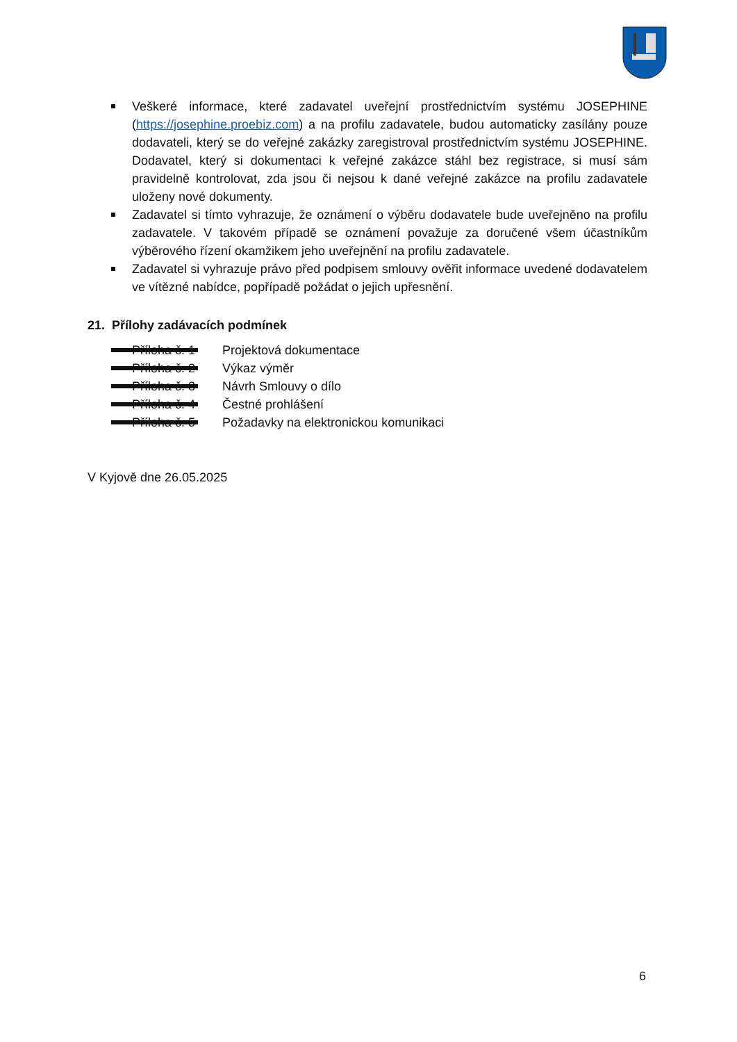Veškeré informace, které zadavatel uveřejní prostřednictvím systému JOSEPHINE (https://josephine.proebiz.com) a na profilu zadavatele, budou automaticky zasílány pouze dodavateli, který se do veřejné zakázky zaregistroval prostřednictvím systému JOSEPHINE. Dodavatel, který si dokumentaci k veřejné zakázce stáhl bez registrace, si musí sám pravidelně kontrolovat, zda jsou či nejsou k dané veřejné zakázce na profilu zadavatele uloženy nové dokumenty.
Zadavatel si tímto vyhrazuje, že oznámení o výběru dodavatele bude uveřejněno na profilu zadavatele. V takovém případě se oznámení považuje za doručené všem účastníkům výběrového řízení okamžikem jeho uveřejnění na profilu zadavatele.
Zadavatel si vyhrazuje právo před podpisem smlouvy ověřit informace uvedené dodavatelem ve vítězné nabídce, popřípadě požádat o jejich upřesnění.
21. Přílohy zadávacích podmínek
Příloha č. 1 Projektová dokumentace
Příloha č. 2 Výkaz výměr
Příloha č. 3 Návrh Smlouvy o dílo
Příloha č. 4 Čestné prohlášení
Příloha č. 5 Požadavky na elektronickou komunikaci
V Kyjově dne 26.05.2025
6